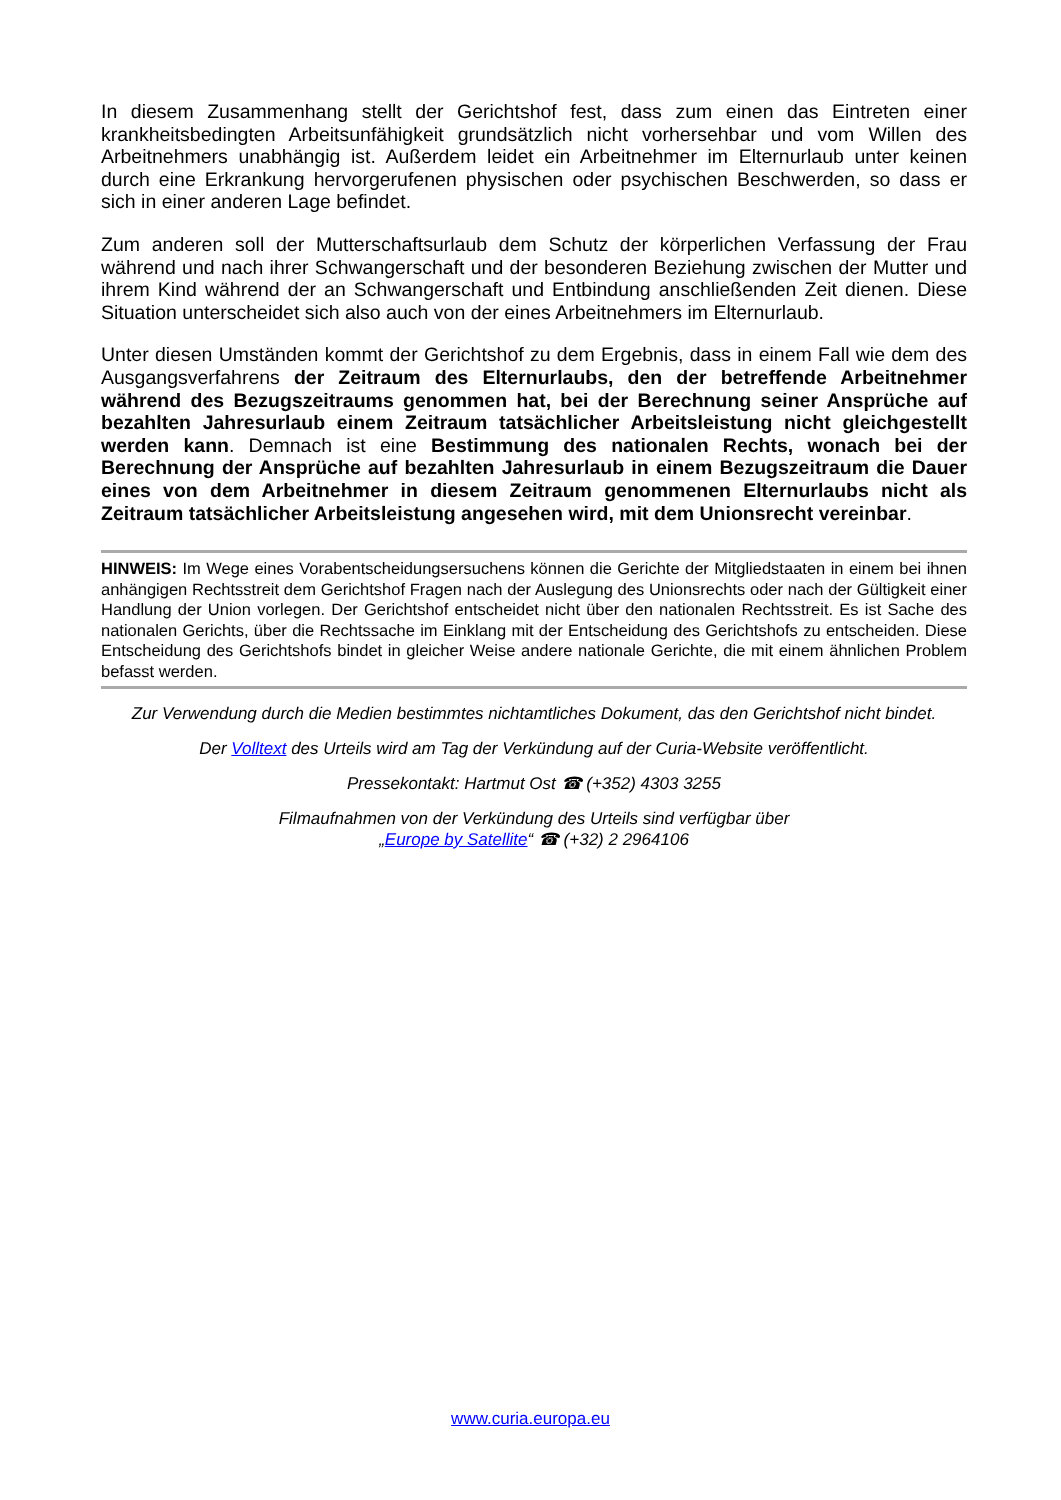In diesem Zusammenhang stellt der Gerichtshof fest, dass zum einen das Eintreten einer krankheitsbedingten Arbeitsunfähigkeit grundsätzlich nicht vorhersehbar und vom Willen des Arbeitnehmers unabhängig ist. Außerdem leidet ein Arbeitnehmer im Elternurlaub unter keinen durch eine Erkrankung hervorgerufenen physischen oder psychischen Beschwerden, so dass er sich in einer anderen Lage befindet.
Zum anderen soll der Mutterschaftsurlaub dem Schutz der körperlichen Verfassung der Frau während und nach ihrer Schwangerschaft und der besonderen Beziehung zwischen der Mutter und ihrem Kind während der an Schwangerschaft und Entbindung anschließenden Zeit dienen. Diese Situation unterscheidet sich also auch von der eines Arbeitnehmers im Elternurlaub.
Unter diesen Umständen kommt der Gerichtshof zu dem Ergebnis, dass in einem Fall wie dem des Ausgangsverfahrens der Zeitraum des Elternurlaubs, den der betreffende Arbeitnehmer während des Bezugszeitraums genommen hat, bei der Berechnung seiner Ansprüche auf bezahlten Jahresurlaub einem Zeitraum tatsächlicher Arbeitsleistung nicht gleichgestellt werden kann. Demnach ist eine Bestimmung des nationalen Rechts, wonach bei der Berechnung der Ansprüche auf bezahlten Jahresurlaub in einem Bezugszeitraum die Dauer eines von dem Arbeitnehmer in diesem Zeitraum genommenen Elternurlaubs nicht als Zeitraum tatsächlicher Arbeitsleistung angesehen wird, mit dem Unionsrecht vereinbar.
HINWEIS: Im Wege eines Vorabentscheidungsersuchens können die Gerichte der Mitgliedstaaten in einem bei ihnen anhängigen Rechtsstreit dem Gerichtshof Fragen nach der Auslegung des Unionsrechts oder nach der Gültigkeit einer Handlung der Union vorlegen. Der Gerichtshof entscheidet nicht über den nationalen Rechtsstreit. Es ist Sache des nationalen Gerichts, über die Rechtssache im Einklang mit der Entscheidung des Gerichtshofs zu entscheiden. Diese Entscheidung des Gerichtshofs bindet in gleicher Weise andere nationale Gerichte, die mit einem ähnlichen Problem befasst werden.
Zur Verwendung durch die Medien bestimmtes nichtamtliches Dokument, das den Gerichtshof nicht bindet.
Der Volltext des Urteils wird am Tag der Verkündung auf der Curia-Website veröffentlicht.
Pressekontakt: Hartmut Ost ☎ (+352) 4303 3255
Filmaufnahmen von der Verkündung des Urteils sind verfügbar über
„Europe by Satellite“ ☎ (+32) 2 2964106
www.curia.europa.eu